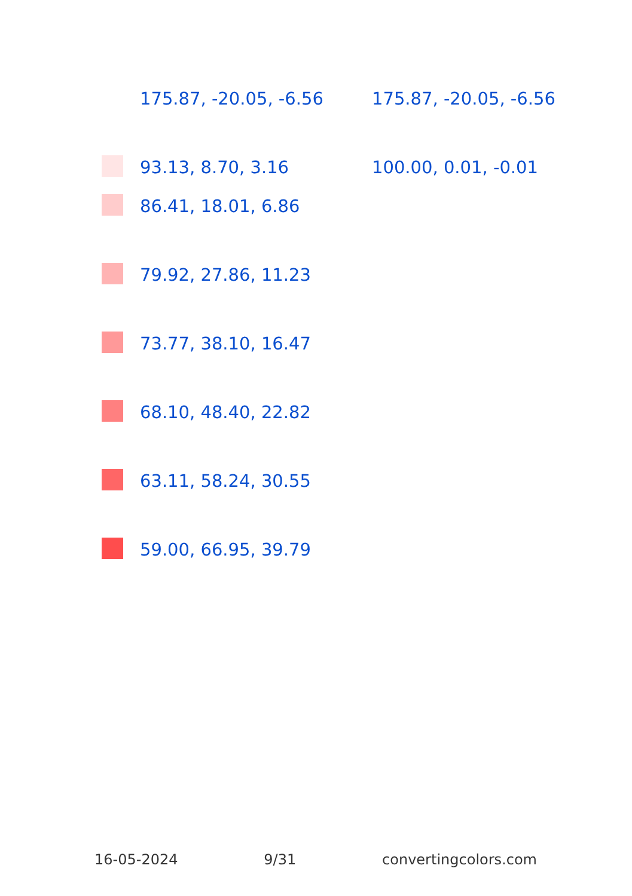| 175.87, -20.05, -6.56 | 175.87, -20.05, -6.56 |
| 93.13, 8.70, 3.16 | 100.00, 0.01, -0.01 |
| 86.41, 18.01, 6.86 | |
| 79.92, 27.86, 11.23 | |
| 73.77, 38.10, 16.47 | |
| 68.10, 48.40, 22.82 | |
| 63.11, 58.24, 30.55 | |
| 59.00, 66.95, 39.79 | |
16-05-2024 9/31 convertingcolors.com